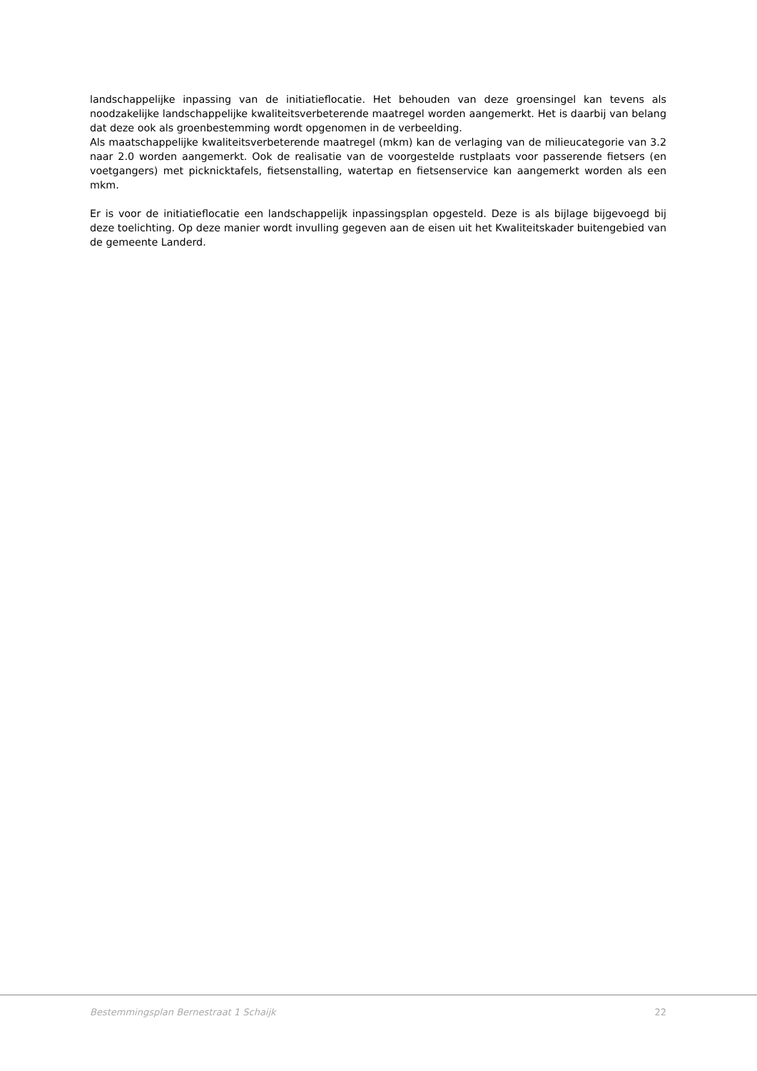landschappelijke inpassing van de initiatieflocatie. Het behouden van deze groensingel kan tevens als noodzakelijke landschappelijke kwaliteitsverbeterende maatregel worden aangemerkt. Het is daarbij van belang dat deze ook als groenbestemming wordt opgenomen in de verbeelding.
Als maatschappelijke kwaliteitsverbeterende maatregel (mkm) kan de verlaging van de milieucategorie van 3.2 naar 2.0 worden aangemerkt. Ook de realisatie van de voorgestelde rustplaats voor passerende fietsers (en voetgangers) met picknicktafels, fietsenstalling, watertap en fietsenservice kan aangemerkt worden als een mkm.
Er is voor de initiatieflocatie een landschappelijk inpassingsplan opgesteld. Deze is als bijlage bijgevoegd bij deze toelichting. Op deze manier wordt invulling gegeven aan de eisen uit het Kwaliteitskader buitengebied van de gemeente Landerd.
Bestemmingsplan Bernestraat 1 Schaijk 22